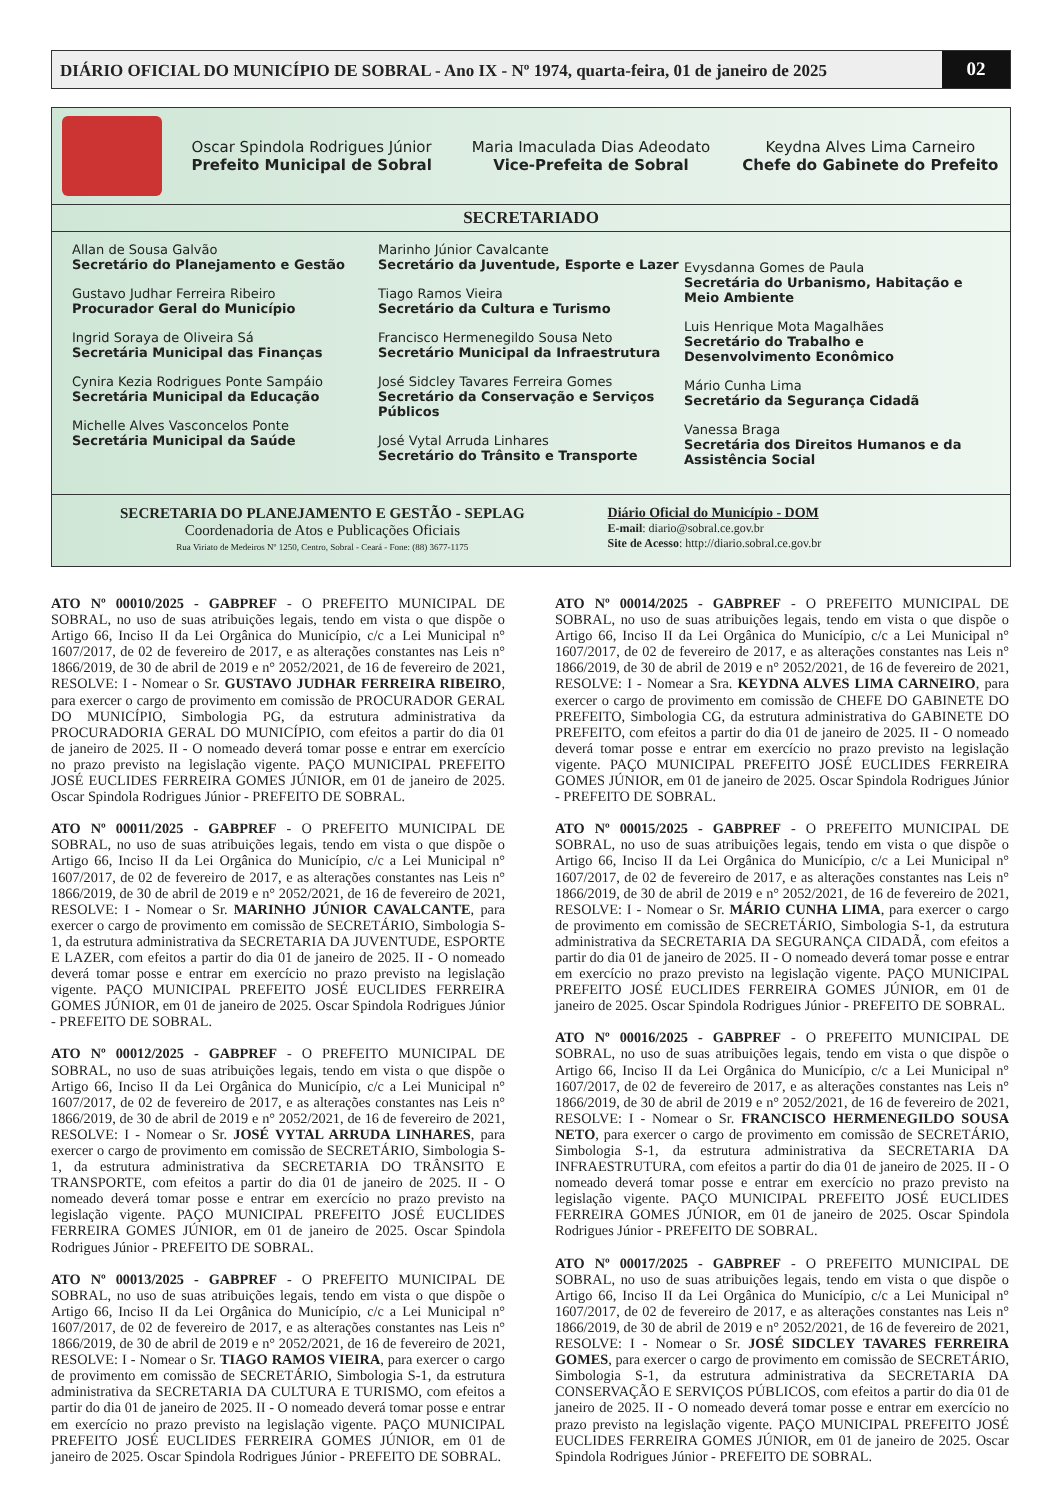DIÁRIO OFICIAL DO MUNICÍPIO DE SOBRAL - Ano IX - Nº 1974, quarta-feira, 01 de janeiro de 2025
02
Oscar Spindola Rodrigues Júnior
Prefeito Municipal de Sobral
Maria Imaculada Dias Adeodato
Vice-Prefeita de Sobral
Keydna Alves Lima Carneiro
Chefe do Gabinete do Prefeito
SECRETARIADO
Allan de Sousa Galvão
Secretário do Planejamento e Gestão
Gustavo Judhar Ferreira Ribeiro
Procurador Geral do Município
Ingrid Soraya de Oliveira Sá
Secretária Municipal das Finanças
Cynira Kezia Rodrigues Ponte Sampáio
Secretária Municipal da Educação
Michelle Alves Vasconcelos Ponte
Secretária Municipal da Saúde
Marinho Júnior Cavalcante
Secretário da Juventude, Esporte e Lazer
Tiago Ramos Vieira
Secretário da Cultura e Turismo
Francisco Hermenegildo Sousa Neto
Secretário Municipal da Infraestrutura
José Sidcley Tavares Ferreira Gomes
Secretário da Conservação e Serviços Públicos
José Vytal Arruda Linhares
Secretário do Trânsito e Transporte
Evysdanna Gomes de Paula
Secretária do Urbanismo, Habitação e Meio Ambiente
Luis Henrique Mota Magalhães
Secretário do Trabalho e Desenvolvimento Econômico
Mário Cunha Lima
Secretário da Segurança Cidadã
Vanessa Braga
Secretária dos Direitos Humanos e da Assistência Social
SECRETARIA DO PLANEJAMENTO E GESTÃO - SEPLAG
Coordenadoria de Atos e Publicações Oficiais
Rua Viriato de Medeiros Nº 1250, Centro, Sobral - Ceará - Fone: (88) 3677-1175
Diário Oficial do Município - DOM
E-mail: diario@sobral.ce.gov.br
Site de Acesso: http://diario.sobral.ce.gov.br
ATO Nº 00010/2025 - GABPREF - O PREFEITO MUNICIPAL DE SOBRAL, no uso de suas atribuições legais, tendo em vista o que dispõe o Artigo 66, Inciso II da Lei Orgânica do Município, c/c a Lei Municipal n° 1607/2017, de 02 de fevereiro de 2017, e as alterações constantes nas Leis n° 1866/2019, de 30 de abril de 2019 e n° 2052/2021, de 16 de fevereiro de 2021, RESOLVE: I - Nomear o Sr. GUSTAVO JUDHAR FERREIRA RIBEIRO, para exercer o cargo de provimento em comissão de PROCURADOR GERAL DO MUNICÍPIO, Simbologia PG, da estrutura administrativa da PROCURADORIA GERAL DO MUNICÍPIO, com efeitos a partir do dia 01 de janeiro de 2025. II - O nomeado deverá tomar posse e entrar em exercício no prazo previsto na legislação vigente. PAÇO MUNICIPAL PREFEITO JOSÉ EUCLIDES FERREIRA GOMES JÚNIOR, em 01 de janeiro de 2025. Oscar Spindola Rodrigues Júnior - PREFEITO DE SOBRAL.
ATO Nº 00011/2025 - GABPREF - O PREFEITO MUNICIPAL DE SOBRAL, no uso de suas atribuições legais, tendo em vista o que dispõe o Artigo 66, Inciso II da Lei Orgânica do Município, c/c a Lei Municipal n° 1607/2017, de 02 de fevereiro de 2017, e as alterações constantes nas Leis n° 1866/2019, de 30 de abril de 2019 e n° 2052/2021, de 16 de fevereiro de 2021, RESOLVE: I - Nomear o Sr. MARINHO JÚNIOR CAVALCANTE, para exercer o cargo de provimento em comissão de SECRETÁRIO, Simbologia S-1, da estrutura administrativa da SECRETARIA DA JUVENTUDE, ESPORTE E LAZER, com efeitos a partir do dia 01 de janeiro de 2025. II - O nomeado deverá tomar posse e entrar em exercício no prazo previsto na legislação vigente. PAÇO MUNICIPAL PREFEITO JOSÉ EUCLIDES FERREIRA GOMES JÚNIOR, em 01 de janeiro de 2025. Oscar Spindola Rodrigues Júnior - PREFEITO DE SOBRAL.
ATO Nº 00012/2025 - GABPREF - O PREFEITO MUNICIPAL DE SOBRAL, no uso de suas atribuições legais, tendo em vista o que dispõe o Artigo 66, Inciso II da Lei Orgânica do Município, c/c a Lei Municipal n° 1607/2017, de 02 de fevereiro de 2017, e as alterações constantes nas Leis n° 1866/2019, de 30 de abril de 2019 e n° 2052/2021, de 16 de fevereiro de 2021, RESOLVE: I - Nomear o Sr. JOSÉ VYTAL ARRUDA LINHARES, para exercer o cargo de provimento em comissão de SECRETÁRIO, Simbologia S-1, da estrutura administrativa da SECRETARIA DO TRÂNSITO E TRANSPORTE, com efeitos a partir do dia 01 de janeiro de 2025. II - O nomeado deverá tomar posse e entrar em exercício no prazo previsto na legislação vigente. PAÇO MUNICIPAL PREFEITO JOSÉ EUCLIDES FERREIRA GOMES JÚNIOR, em 01 de janeiro de 2025. Oscar Spindola Rodrigues Júnior - PREFEITO DE SOBRAL.
ATO Nº 00013/2025 - GABPREF - O PREFEITO MUNICIPAL DE SOBRAL, no uso de suas atribuições legais, tendo em vista o que dispõe o Artigo 66, Inciso II da Lei Orgânica do Município, c/c a Lei Municipal n° 1607/2017, de 02 de fevereiro de 2017, e as alterações constantes nas Leis n° 1866/2019, de 30 de abril de 2019 e n° 2052/2021, de 16 de fevereiro de 2021, RESOLVE: I - Nomear o Sr. TIAGO RAMOS VIEIRA, para exercer o cargo de provimento em comissão de SECRETÁRIO, Simbologia S-1, da estrutura administrativa da SECRETARIA DA CULTURA E TURISMO, com efeitos a partir do dia 01 de janeiro de 2025. II - O nomeado deverá tomar posse e entrar em exercício no prazo previsto na legislação vigente. PAÇO MUNICIPAL PREFEITO JOSÉ EUCLIDES FERREIRA GOMES JÚNIOR, em 01 de janeiro de 2025. Oscar Spindola Rodrigues Júnior - PREFEITO DE SOBRAL.
ATO Nº 00014/2025 - GABPREF - O PREFEITO MUNICIPAL DE SOBRAL, no uso de suas atribuições legais, tendo em vista o que dispõe o Artigo 66, Inciso II da Lei Orgânica do Município, c/c a Lei Municipal n° 1607/2017, de 02 de fevereiro de 2017, e as alterações constantes nas Leis n° 1866/2019, de 30 de abril de 2019 e n° 2052/2021, de 16 de fevereiro de 2021, RESOLVE: I - Nomear a Sra. KEYDNA ALVES LIMA CARNEIRO, para exercer o cargo de provimento em comissão de CHEFE DO GABINETE DO PREFEITO, Simbologia CG, da estrutura administrativa do GABINETE DO PREFEITO, com efeitos a partir do dia 01 de janeiro de 2025. II - O nomeado deverá tomar posse e entrar em exercício no prazo previsto na legislação vigente. PAÇO MUNICIPAL PREFEITO JOSÉ EUCLIDES FERREIRA GOMES JÚNIOR, em 01 de janeiro de 2025. Oscar Spindola Rodrigues Júnior - PREFEITO DE SOBRAL.
ATO Nº 00015/2025 - GABPREF - O PREFEITO MUNICIPAL DE SOBRAL, no uso de suas atribuições legais, tendo em vista o que dispõe o Artigo 66, Inciso II da Lei Orgânica do Município, c/c a Lei Municipal n° 1607/2017, de 02 de fevereiro de 2017, e as alterações constantes nas Leis n° 1866/2019, de 30 de abril de 2019 e n° 2052/2021, de 16 de fevereiro de 2021, RESOLVE: I - Nomear o Sr. MÁRIO CUNHA LIMA, para exercer o cargo de provimento em comissão de SECRETÁRIO, Simbologia S-1, da estrutura administrativa da SECRETARIA DA SEGURANÇA CIDADÃ, com efeitos a partir do dia 01 de janeiro de 2025. II - O nomeado deverá tomar posse e entrar em exercício no prazo previsto na legislação vigente. PAÇO MUNICIPAL PREFEITO JOSÉ EUCLIDES FERREIRA GOMES JÚNIOR, em 01 de janeiro de 2025. Oscar Spindola Rodrigues Júnior - PREFEITO DE SOBRAL.
ATO Nº 00016/2025 - GABPREF - O PREFEITO MUNICIPAL DE SOBRAL, no uso de suas atribuições legais, tendo em vista o que dispõe o Artigo 66, Inciso II da Lei Orgânica do Município, c/c a Lei Municipal n° 1607/2017, de 02 de fevereiro de 2017, e as alterações constantes nas Leis n° 1866/2019, de 30 de abril de 2019 e n° 2052/2021, de 16 de fevereiro de 2021, RESOLVE: I - Nomear o Sr. FRANCISCO HERMENEGILDO SOUSA NETO, para exercer o cargo de provimento em comissão de SECRETÁRIO, Simbologia S-1, da estrutura administrativa da SECRETARIA DA INFRAESTRUTURA, com efeitos a partir do dia 01 de janeiro de 2025. II - O nomeado deverá tomar posse e entrar em exercício no prazo previsto na legislação vigente. PAÇO MUNICIPAL PREFEITO JOSÉ EUCLIDES FERREIRA GOMES JÚNIOR, em 01 de janeiro de 2025. Oscar Spindola Rodrigues Júnior - PREFEITO DE SOBRAL.
ATO Nº 00017/2025 - GABPREF - O PREFEITO MUNICIPAL DE SOBRAL, no uso de suas atribuições legais, tendo em vista o que dispõe o Artigo 66, Inciso II da Lei Orgânica do Município, c/c a Lei Municipal n° 1607/2017, de 02 de fevereiro de 2017, e as alterações constantes nas Leis n° 1866/2019, de 30 de abril de 2019 e n° 2052/2021, de 16 de fevereiro de 2021, RESOLVE: I - Nomear o Sr. JOSÉ SIDCLEY TAVARES FERREIRA GOMES, para exercer o cargo de provimento em comissão de SECRETÁRIO, Simbologia S-1, da estrutura administrativa da SECRETARIA DA CONSERVAÇÃO E SERVIÇOS PÚBLICOS, com efeitos a partir do dia 01 de janeiro de 2025. II - O nomeado deverá tomar posse e entrar em exercício no prazo previsto na legislação vigente. PAÇO MUNICIPAL PREFEITO JOSÉ EUCLIDES FERREIRA GOMES JÚNIOR, em 01 de janeiro de 2025. Oscar Spindola Rodrigues Júnior - PREFEITO DE SOBRAL.